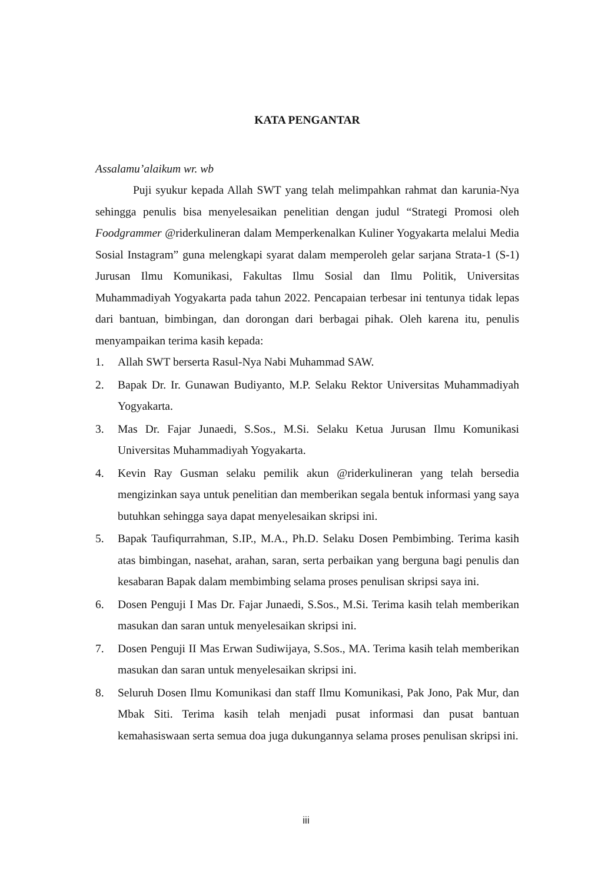KATA PENGANTAR
Assalamu’alaikum wr. wb
Puji syukur kepada Allah SWT yang telah melimpahkan rahmat dan karunia-Nya sehingga penulis bisa menyelesaikan penelitian dengan judul “Strategi Promosi oleh Foodgrammer @riderkulineran dalam Memperkenalkan Kuliner Yogyakarta melalui Media Sosial Instagram” guna melengkapi syarat dalam memperoleh gelar sarjana Strata-1 (S-1) Jurusan Ilmu Komunikasi, Fakultas Ilmu Sosial dan Ilmu Politik, Universitas Muhammadiyah Yogyakarta pada tahun 2022. Pencapaian terbesar ini tentunya tidak lepas dari bantuan, bimbingan, dan dorongan dari berbagai pihak. Oleh karena itu, penulis menyampaikan terima kasih kepada:
1. Allah SWT berserta Rasul-Nya Nabi Muhammad SAW.
2. Bapak Dr. Ir. Gunawan Budiyanto, M.P. Selaku Rektor Universitas Muhammadiyah Yogyakarta.
3. Mas Dr. Fajar Junaedi, S.Sos., M.Si. Selaku Ketua Jurusan Ilmu Komunikasi Universitas Muhammadiyah Yogyakarta.
4. Kevin Ray Gusman selaku pemilik akun @riderkulineran yang telah bersedia mengizinkan saya untuk penelitian dan memberikan segala bentuk informasi yang saya butuhkan sehingga saya dapat menyelesaikan skripsi ini.
5. Bapak Taufiqurrahman, S.IP., M.A., Ph.D. Selaku Dosen Pembimbing. Terima kasih atas bimbingan, nasehat, arahan, saran, serta perbaikan yang berguna bagi penulis dan kesabaran Bapak dalam membimbing selama proses penulisan skripsi saya ini.
6. Dosen Penguji I Mas Dr. Fajar Junaedi, S.Sos., M.Si. Terima kasih telah memberikan masukan dan saran untuk menyelesaikan skripsi ini.
7. Dosen Penguji II Mas Erwan Sudiwijaya, S.Sos., MA. Terima kasih telah memberikan masukan dan saran untuk menyelesaikan skripsi ini.
8. Seluruh Dosen Ilmu Komunikasi dan staff Ilmu Komunikasi, Pak Jono, Pak Mur, dan Mbak Siti. Terima kasih telah menjadi pusat informasi dan pusat bantuan kemahasiswaan serta semua doa juga dukungannya selama proses penulisan skripsi ini.
iii